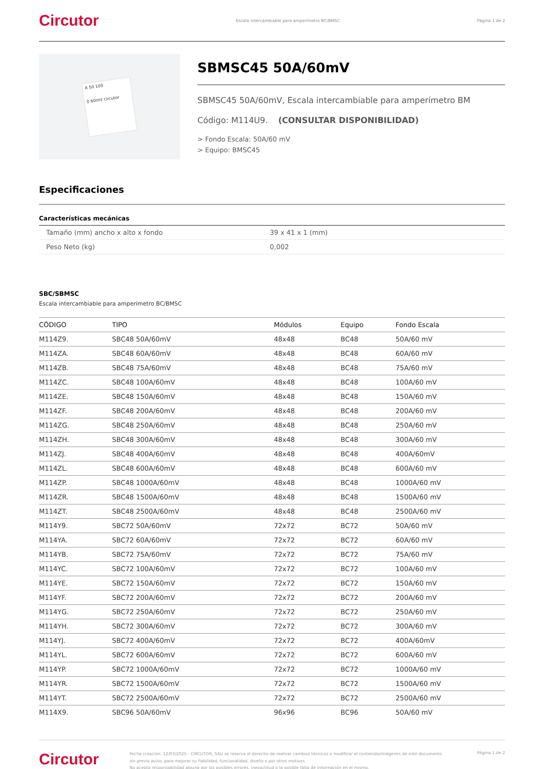Circutor Escala intercambiable para amperímetro BC/BMSC Página 1 de 2
A 50 100
0 60mV circutor
SBMSC45 50A/60mV
SBMSC45 50A/60mV, Escala intercambiable para amperímetro BM
Código: M114U9. (CONSULTAR DISPONIBILIDAD)
> Fondo Escala: 50A/60 mV
> Equipo: BMSC45
Especificaciones
Características mecánicas
| Tamaño (mm) ancho x alto x fondo | 39 x 41 x 1 (mm) |
| Peso Neto (kg) | 0,002 |
SBC/SBMSC
Escala intercambiable para amperímetro BC/BMSC
| CÓDIGO | TIPO | Módulos | Equipo | Fondo Escala |
| --- | --- | --- | --- | --- |
| M114Z9. | SBC48 50A/60mV | 48x48 | BC48 | 50A/60 mV |
| M114ZA. | SBC48 60A/60mV | 48x48 | BC48 | 60A/60 mV |
| M114ZB. | SBC48 75A/60mV | 48x48 | BC48 | 75A/60 mV |
| M114ZC. | SBC48 100A/60mV | 48x48 | BC48 | 100A/60 mV |
| M114ZE. | SBC48 150A/60mV | 48x48 | BC48 | 150A/60 mV |
| M114ZF. | SBC48 200A/60mV | 48x48 | BC48 | 200A/60 mV |
| M114ZG. | SBC48 250A/60mV | 48x48 | BC48 | 250A/60 mV |
| M114ZH. | SBC48 300A/60mV | 48x48 | BC48 | 300A/60 mV |
| M114ZJ. | SBC48 400A/60mV | 48x48 | BC48 | 400A/60mV |
| M114ZL. | SBC48 600A/60mV | 48x48 | BC48 | 600A/60 mV |
| M114ZP. | SBC48 1000A/60mV | 48x48 | BC48 | 1000A/60 mV |
| M114ZR. | SBC48 1500A/60mV | 48x48 | BC48 | 1500A/60 mV |
| M114ZT. | SBC48 2500A/60mV | 48x48 | BC48 | 2500A/60 mV |
| M114Y9. | SBC72 50A/60mV | 72x72 | BC72 | 50A/60 mV |
| M114YA. | SBC72 60A/60mV | 72x72 | BC72 | 60A/60 mV |
| M114YB. | SBC72 75A/60mV | 72x72 | BC72 | 75A/60 mV |
| M114YC. | SBC72 100A/60mV | 72x72 | BC72 | 100A/60 mV |
| M114YE. | SBC72 150A/60mV | 72x72 | BC72 | 150A/60 mV |
| M114YF. | SBC72 200A/60mV | 72x72 | BC72 | 200A/60 mV |
| M114YG. | SBC72 250A/60mV | 72x72 | BC72 | 250A/60 mV |
| M114YH. | SBC72 300A/60mV | 72x72 | BC72 | 300A/60 mV |
| M114YJ. | SBC72 400A/60mV | 72x72 | BC72 | 400A/60mV |
| M114YL. | SBC72 600A/60mV | 72x72 | BC72 | 600A/60 mV |
| M114YP. | SBC72 1000A/60mV | 72x72 | BC72 | 1000A/60 mV |
| M114YR. | SBC72 1500A/60mV | 72x72 | BC72 | 1500A/60 mV |
| M114YT. | SBC72 2500A/60mV | 72x72 | BC72 | 2500A/60 mV |
| M114X9. | SBC96 50A/60mV | 96x96 | BC96 | 50A/60 mV |
Circutor Fecha creación: 12/03/2025 - CIRCUTOR, SAU se reserva el derecho de realizar cambios técnicos o modificar el contenido/imágenes de este documento sin previo aviso, para mejorar su fiabilidad, funcionalidad, diseño o por otros motivos.
No acepta responsabilidad alguna por los posibles errores, inexactitud o la posible falta de información en el mismo. Página 1 de 2